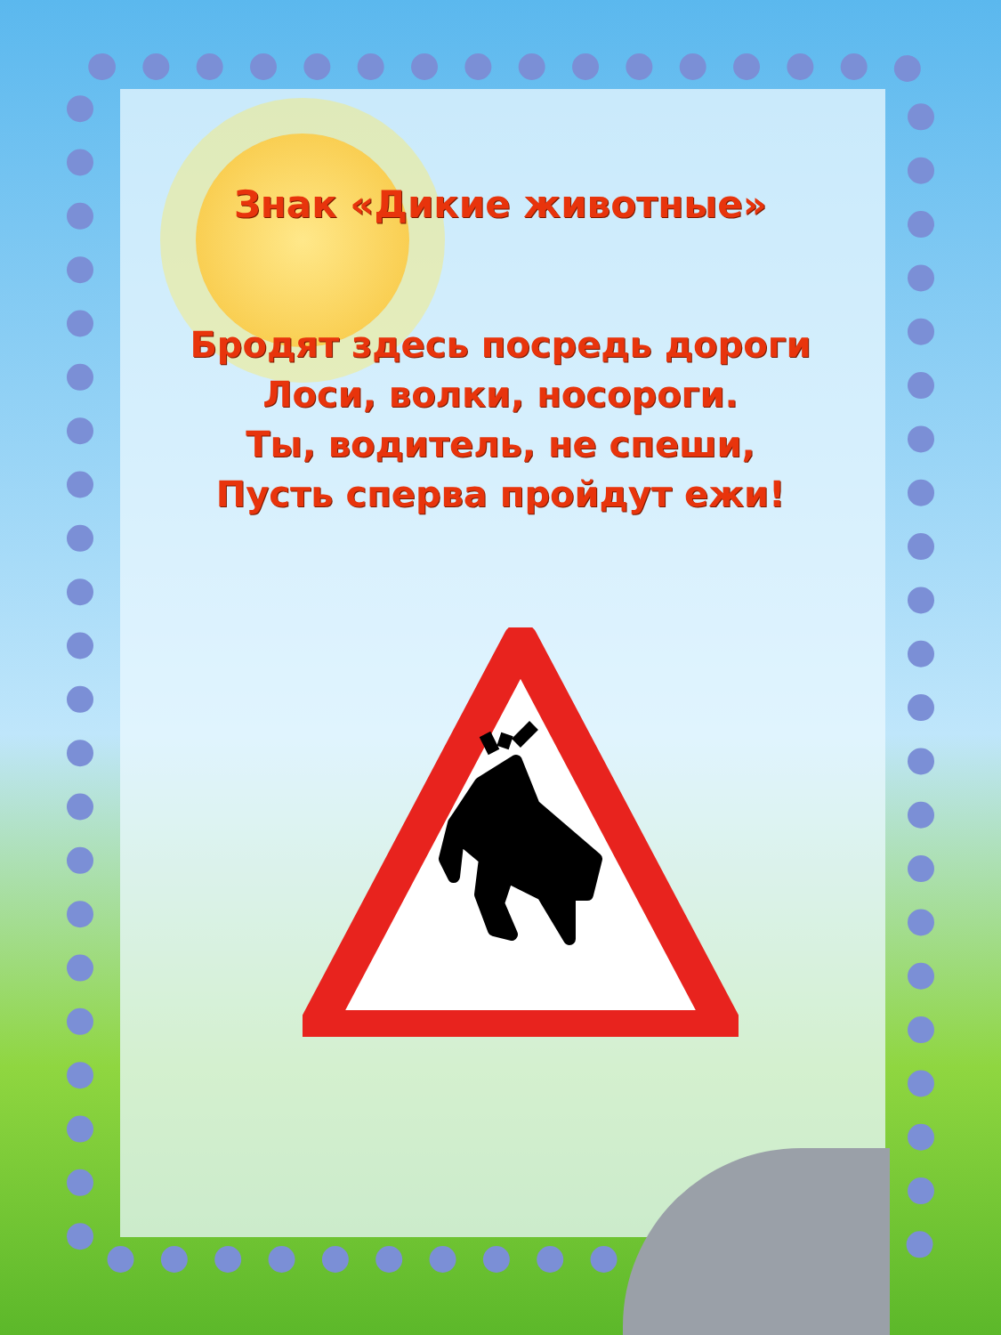Знак «Дикие животные»
Бродят здесь посредь дороги
Лоси, волки, носороги.
Ты, водитель, не спеши,
Пусть сперва пройдут ежи!